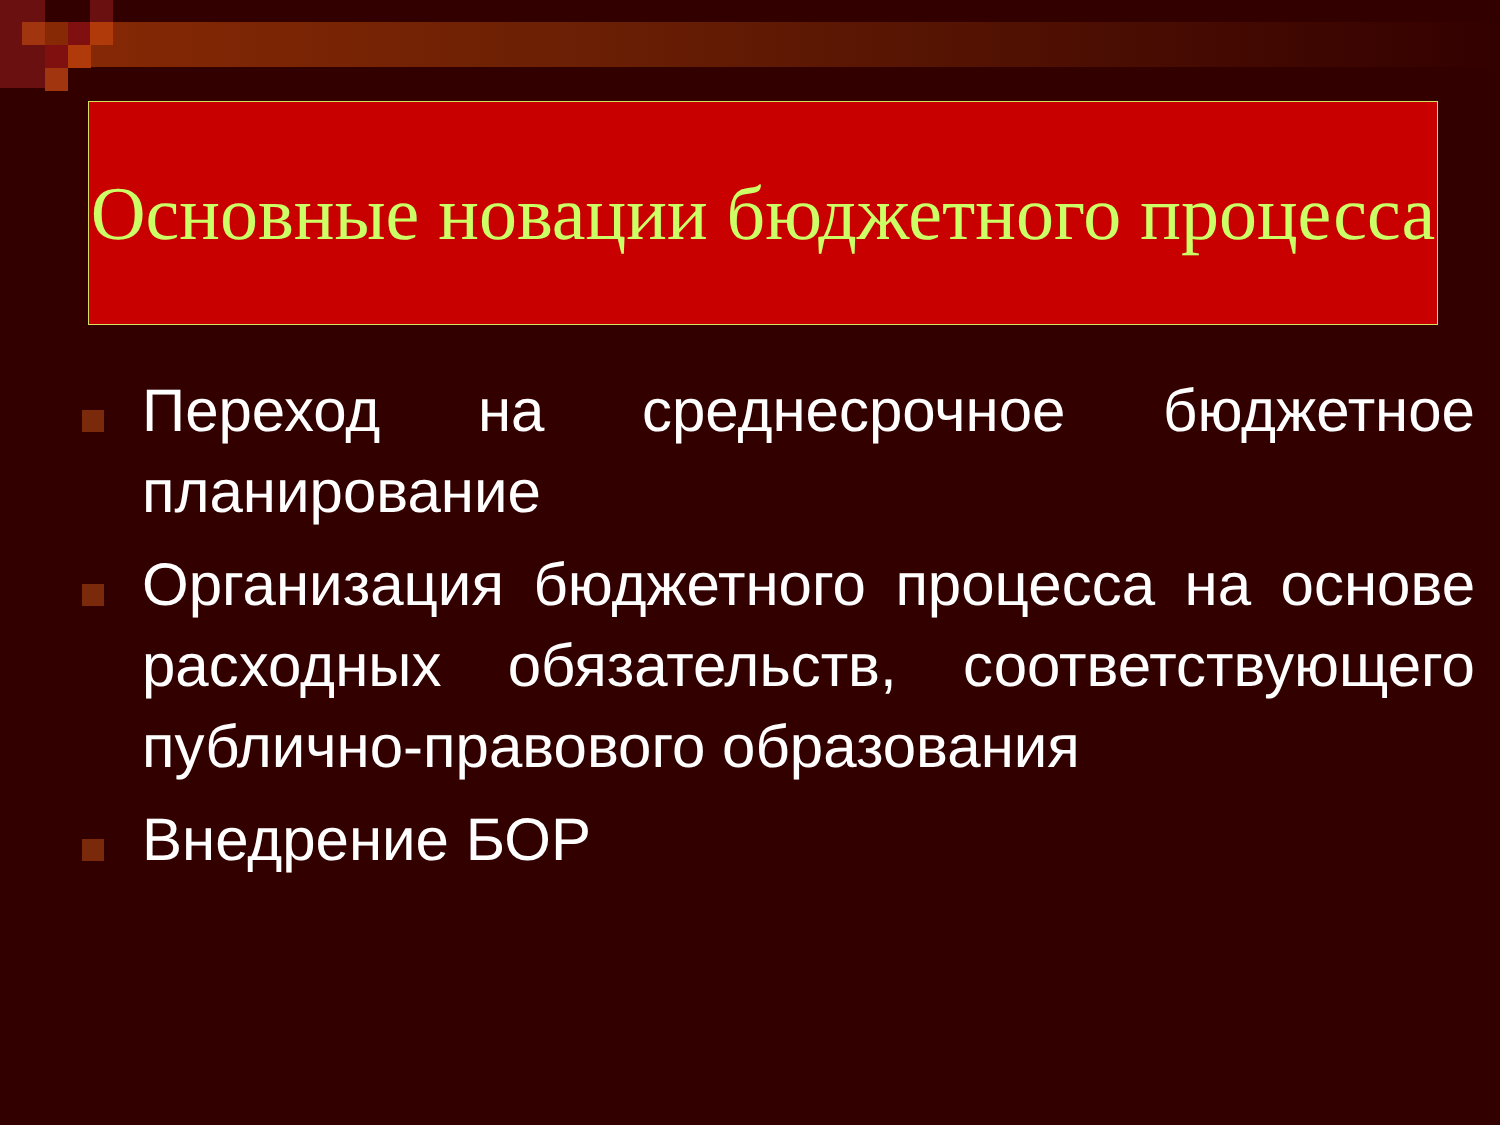Основные новации бюджетного процесса
Переход на среднесрочное бюджетное планирование
Организация бюджетного процесса на основе расходных обязательств, соответствующего публично-правового образования
Внедрение БОР